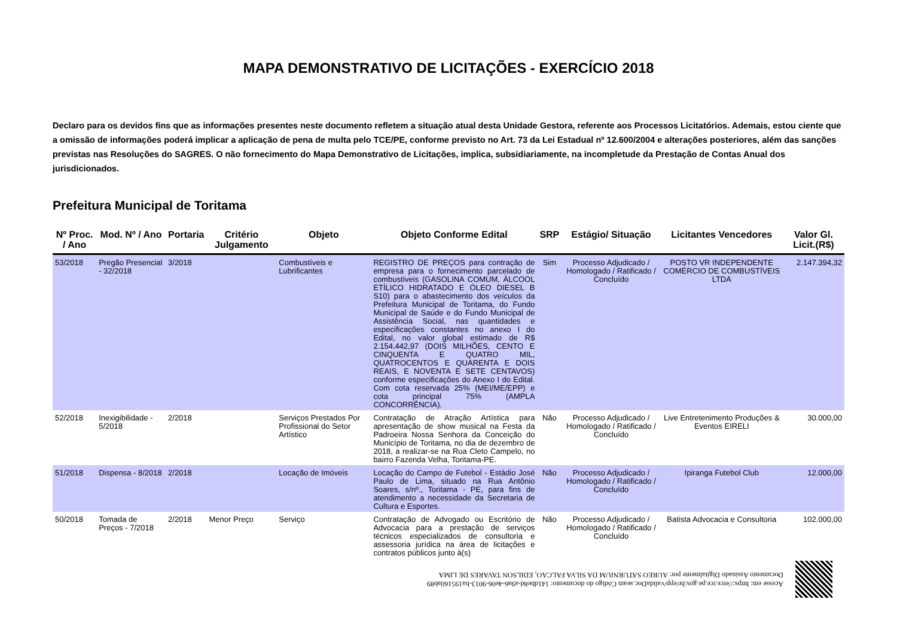MAPA DEMONSTRATIVO DE LICITAÇÕES - EXERCÍCIO 2018
Declaro para os devidos fins que as informações presentes neste documento refletem a situação atual desta Unidade Gestora, referente aos Processos Licitatórios. Ademais, estou ciente que a omissão de informações poderá implicar a aplicação de pena de multa pelo TCE/PE, conforme previsto no Art. 73 da Lei Estadual nº 12.600/2004 e alterações posteriores, além das sanções previstas nas Resoluções do SAGRES. O não fornecimento do Mapa Demonstrativo de Licitações, implica, subsidiariamente, na incompletude da Prestação de Contas Anual dos jurisdicionados.
Prefeitura Municipal de Toritama
| Nº Proc. / Ano | Mod. Nº / Ano | Portaria | Critério Julgamento | Objeto | Objeto Conforme Edital | SRP | Estágio/ Situação | Licitantes Vencedores | Valor Gl. Licit.(R$) |
| --- | --- | --- | --- | --- | --- | --- | --- | --- | --- |
| 53/2018 | Pregão Presencial - 32/2018 | 3/2018 | | Combustíveis e Lubrificantes | REGISTRO DE PREÇOS para contração de empresa para o fornecimento parcelado de combustíveis (GASOLINA COMUM, ÁLCOOL ETÍLICO HIDRATADO E ÓLEO DIESEL B S10) para o abastecimento dos veículos da Prefeitura Municipal de Toritama, do Fundo Municipal de Saúde e do Fundo Municipal de Assistência Social, nas quantidades e especificações constantes no anexo I do Edital, no valor global estimado de R$ 2.154.442,97 (DOIS MILHÕES, CENTO E CINQUENTA E QUATRO MIL, QUATROCENTOS E QUARENTA E DOIS REAIS, E NOVENTA E SETE CENTAVOS) conforme especificações do Anexo I do Edital. Com cota reservada 25% (MEI/ME/EPP) e cota principal 75% (AMPLA CONCORRÊNCIA). | Sim | Processo Adjudicado / Homologado / Ratificado / Concluído | POSTO VR INDEPENDENTE COMÉRCIO DE COMBUSTÍVEIS LTDA | 2.147.394,32 |
| 52/2018 | Inexigibilidade - 5/2018 | 2/2018 | | Serviços Prestados Por Profissional do Setor Artístico | Contratação de Atração Artística para apresentação de show musical na Festa da Padroeira Nossa Senhora da Conceição do Município de Toritama, no dia de dezembro de 2018, a realizar-se na Rua Cleto Campelo, no bairro Fazenda Velha, Toritama-PE. | Não | Processo Adjudicado / Homologado / Ratificado / Concluído | Live Entretenimento Produções & Eventos EIRELI | 30.000,00 |
| 51/2018 | Dispensa - 8/2018 | 2/2018 | | Locação de Imóveis | Locação do Campo de Futebol - Estádio José Paulo de Lima, situado na Rua Antônio Soares, s/nº., Toritama - PE, para fins de atendimento a necessidade da Secretaria de Cultura e Esportes. | Não | Processo Adjudicado / Homologado / Ratificado / Concluído | Ipiranga Futebol Club | 12.000,00 |
| 50/2018 | Tomada de Preços - 7/2018 | 2/2018 | Menor Preço | Serviço | Contratação de Advogado ou Escritório de Advocacia para a prestação de serviços técnicos especializados de consultoria e assessoria jurídica na área de licitações e contratos públicos junto à(s) | Não | Processo Adjudicado / Homologado / Ratificado / Concluído | Batista Advocacia e Consultoria | 102.000,00 |
Acesse em: https://etce.tce.pe.gov.br/epp/validaDoc.seam Código do documento: 141dbe8d-a9a6-4e06-9013-ba195160ab89
Documento Assinado Digitalmente por: AUREO SATURNIUM DA SILVA FALCAO, EDILSON TAVARES DE LIMA